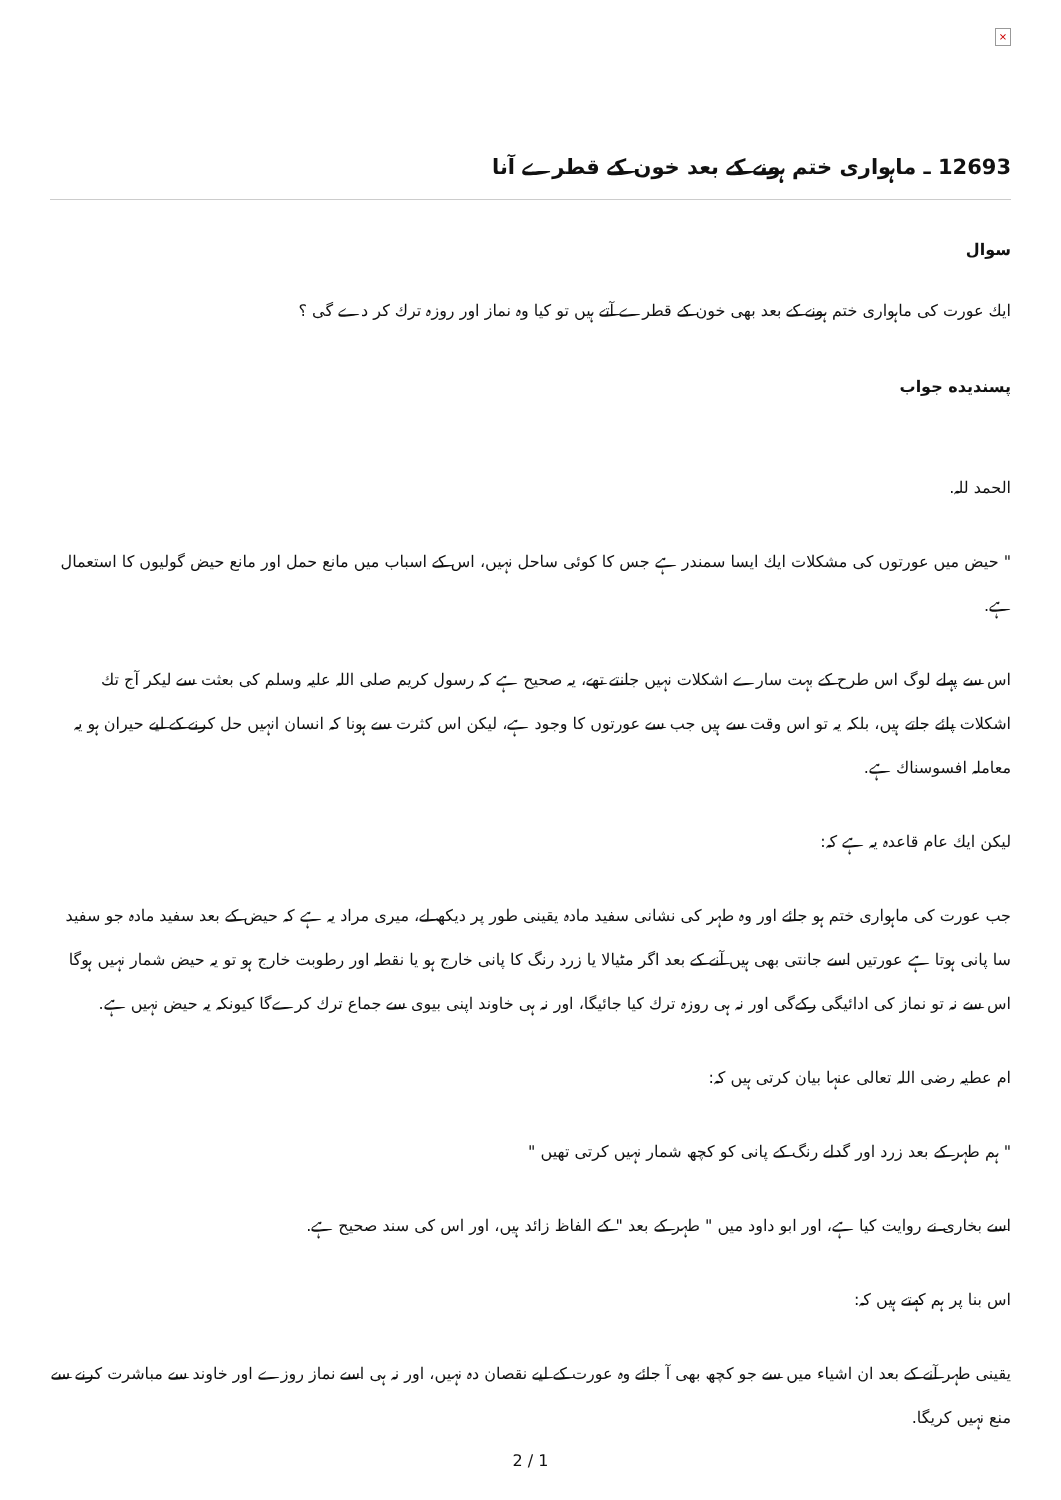×
12693 ـ ماہواری ختم ہونے کے بعد خون کے قطرے آنا
سوال
ايك عورت كى ماہوارى ختم ہونے كے بعد بھى خون كے قطرے آتے ہيں تو كيا وہ نماز اور روزہ ترك كر دے گى ؟
پسنديده جواب
الحمد للہ.
" حيض ميں عورتوں كى مشكلات ايك ايسا سمندر ہے جس كا كوئى ساحل نہيں، اس كے اسباب ميں مانع حمل اور مانع حيض گوليوں كا استعمال ہے.
اس سے پہلے لوگ اس طرح كے بہت سارے اشكلات نہيں جانتے تھے، يہ صحيح ہے كہ رسول كريم صلى اللہ عليہ وسلم كى بعثت سے ليكر آج تك اشكلات پائے جاتے ہيں، بلكہ يہ تو اس وقت سے ہيں جب سے عورتوں كا وجود ہے، ليكن اس كثرت سے ہونا كہ انسان انہيں حل كرنے كے ليے حيران ہو يہ معاملہ افسوسناك ہے.
ليكن ايك عام قاعدہ يہ ہے كہ:
جب عورت كى ماہوارى ختم ہو جائے اور وہ طہر كى نشانى سفيد مادہ يقينى طور پر ديكھ لے، ميرى مراد يہ ہے كہ حيض كے بعد سفيد مادہ جو سفيد سا پانى ہوتا ہے عورتيں اسے جانتى بھى ہيں آنے كے بعد اگر مٹيالا يا زرد رنگ كا پانى خارج ہو يا نقطہ اور رطوبت خارج ہو تو يہ حيض شمار نہيں ہوگا اس سے نہ تو نماز كى ادائيگى ركےگى اور نہ ہى روزہ ترك كيا جائيگا، اور نہ ہى خاوند اپنى بيوى سے جماع ترك كرےگا كيونكہ يہ حيض نہيں ہے.
ام عطيہ رضى اللہ تعالى عنہا بيان كرتى ہيں كہ:
" ہم طہر كے بعد زرد اور گدلے رنگ كے پانى كو كچھ شمار نہيں كرتى تھيں "
اسے بخارى نے روايت كيا ہے، اور ابو داود ميں " طہر كے بعد " كے الفاظ زائد ہيں، اور اس كى سند صحيح ہے.
اس بنا پر ہم كہتے ہيں كہ:
يقينى طہر آنے كے بعد ان اشياء ميں سے جو كچھ بھى آ جائے وہ عورت كے ليے نقصان دہ نہيں، اور نہ ہى اسے نماز روزے اور خاوند سے مباشرت كرنے سے منع نہيں كريگا.
2 / 1